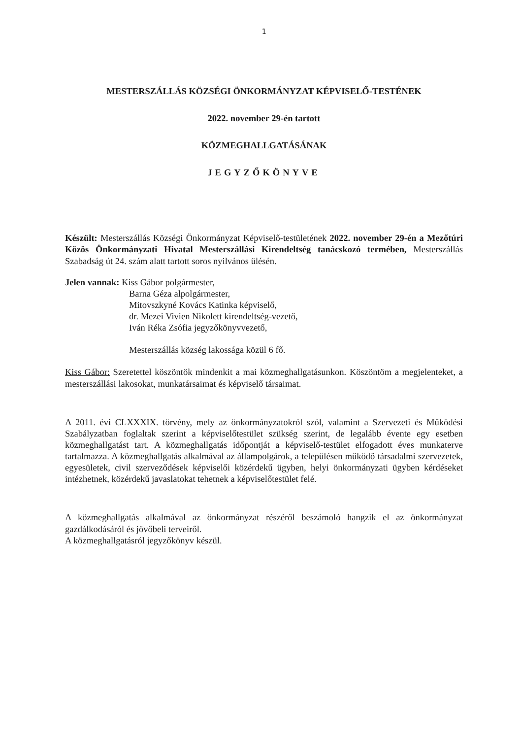1
MESTERSZÁLLÁS KÖZSÉGI ÖNKORMÁNYZAT KÉPVISELŐ-TESTÉNEK
2022. november 29-én tartott
KÖZMEGHALLGATÁSÁNAK
JEGYZŐKÖNYVE
Készült: Mesterszállás Községi Önkormányzat Képviselő-testületének 2022. november 29-én a Mezőtúri Közös Önkormányzati Hivatal Mesterszállási Kirendeltség tanácskozó termében, Mesterszállás Szabadság út 24. szám alatt tartott soros nyilvános ülésén.
Jelen vannak: Kiss Gábor polgármester,
Barna Géza alpolgármester,
Mitovszkyné Kovács Katinka képviselő,
dr. Mezei Vivien Nikolett kirendeltség-vezető,
Iván Réka Zsófia jegyzőkönyvvezető,
Mesterszállás község lakossága közül 6 fő.
Kiss Gábor: Szeretettel köszöntök mindenkit a mai közmeghallgatásunkon. Köszöntöm a megjelenteket, a mesterszállási lakosokat, munkatársaimat és képviselő társaimat.
A 2011. évi CLXXXIX. törvény, mely az önkormányzatokról szól, valamint a Szervezeti és Működési Szabályzatban foglaltak szerint a képviselőtestület szükség szerint, de legalább évente egy esetben közmeghallgatást tart. A közmeghallgatás időpontját a képviselő-testület elfogadott éves munkaterve tartalmazza. A közmeghallgatás alkalmával az állampolgárok, a településen működő társadalmi szervezetek, egyesületek, civil szerveződések képviselői közérdekű ügyben, helyi önkormányzati ügyben kérdéseket intézhetnek, közérdekű javaslatokat tehetnek a képviselőtestület felé.
A közmeghallgatás alkalmával az önkormányzat részéről beszámoló hangzik el az önkormányzat gazdálkodásáról és jövőbeli terveiről.
A közmeghallgatásról jegyzőkönyv készül.